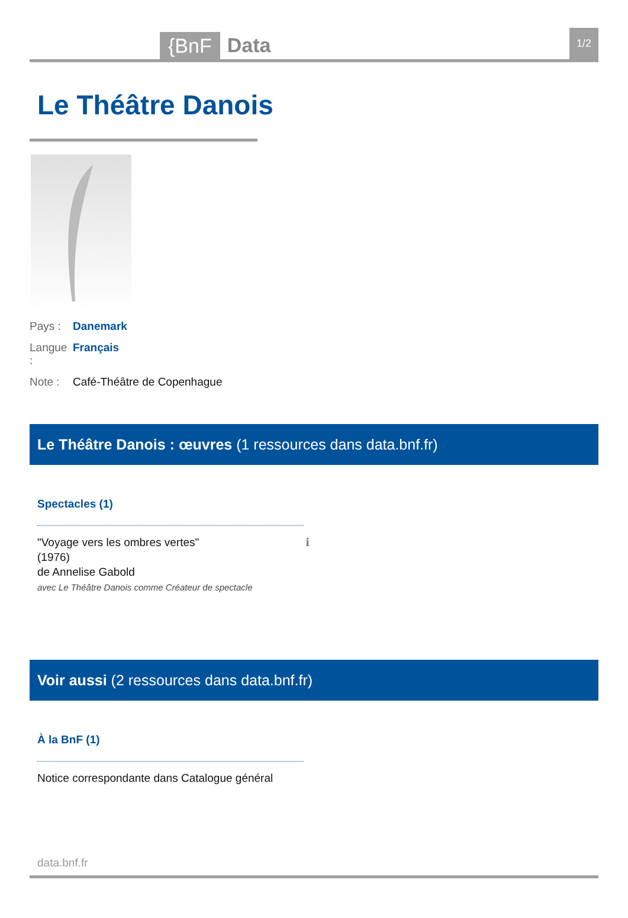{BnF
Data
1/2
Le Théâtre Danois
Pays : Danemark
Langue : Français
Note : Café-Théâtre de Copenhague
Le Théâtre Danois : œuvres (1 ressources dans data.bnf.fr)
Spectacles (1)
"Voyage vers les ombres vertes"
(1976)
de Annelise Gabold
avec Le Théâtre Danois comme Créateur de spectacle
ℹ
Voir aussi (2 ressources dans data.bnf.fr)
À la BnF (1)
Notice correspondante dans Catalogue général
data.bnf.fr